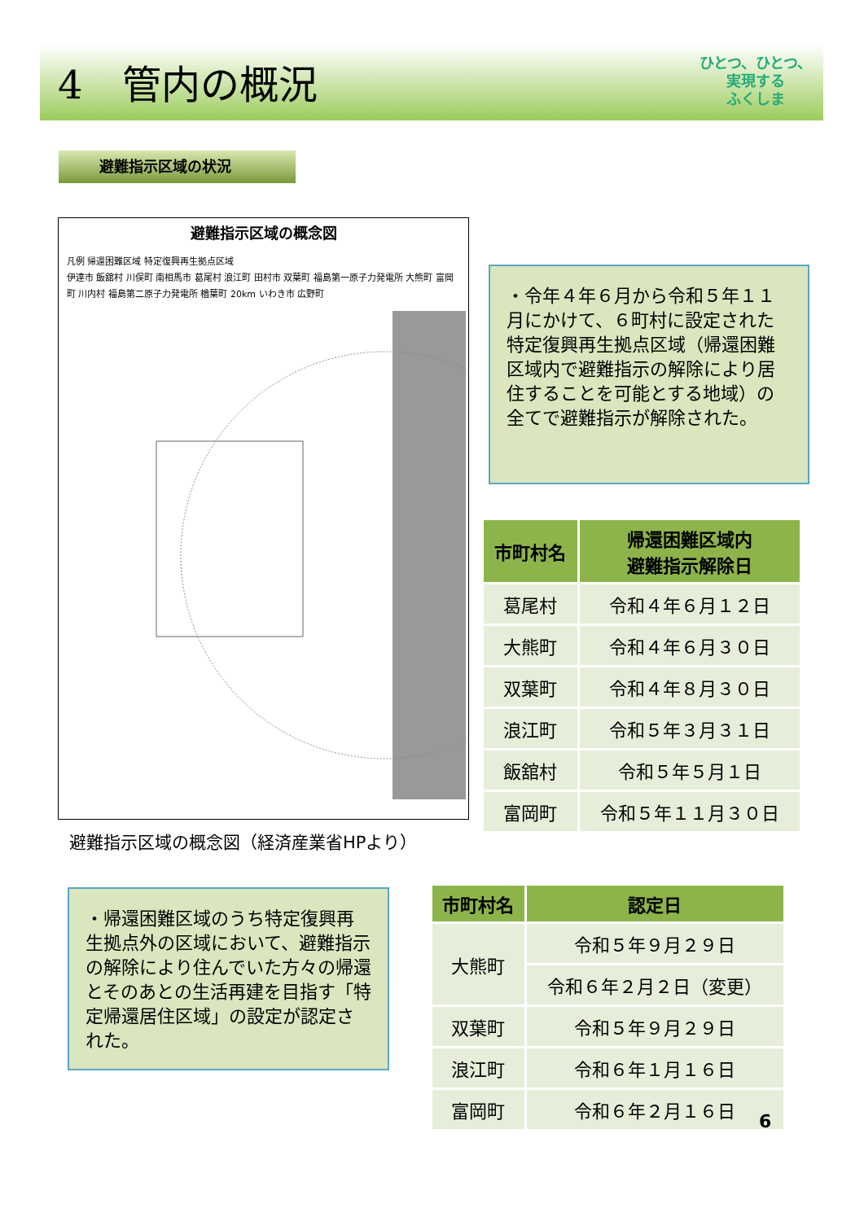4　管内の概況
ひとつ、ひとつ、
実現する
ふくしま
避難指示区域の状況
避難指示区域の概念図
凡例 帰還困難区域 特定復興再生拠点区域
伊達市 飯舘村 川俣町 南相馬市 葛尾村 浪江町 田村市 双葉町 福島第一原子力発電所 大熊町 富岡町 川内村 福島第二原子力発電所 楢葉町 20km いわき市 広野町
避難指示区域の概念図（経済産業省HPより）
・令年４年６月から令和５年１１月にかけて、６町村に設定された特定復興再生拠点区域（帰還困難区域内で避難指示の解除により居住することを可能とする地域）の全てで避難指示が解除された。
| 市町村名 | 帰還困難区域内 避難指示解除日 |
| --- | --- |
| 葛尾村 | 令和４年６月１２日 |
| 大熊町 | 令和４年６月３０日 |
| 双葉町 | 令和４年８月３０日 |
| 浪江町 | 令和５年３月３１日 |
| 飯舘村 | 令和５年５月１日 |
| 富岡町 | 令和５年１１月３０日 |
・帰還困難区域のうち特定復興再生拠点外の区域において、避難指示の解除により住んでいた方々の帰還とそのあとの生活再建を目指す「特定帰還居住区域」の設定が認定された。
| 市町村名 | 認定日 |
| --- | --- |
| 大熊町 | 令和５年９月２９日 |
| | 令和６年２月２日（変更） |
| 双葉町 | 令和５年９月２９日 |
| 浪江町 | 令和６年１月１６日 |
| 富岡町 | 令和６年２月１６日 |
6